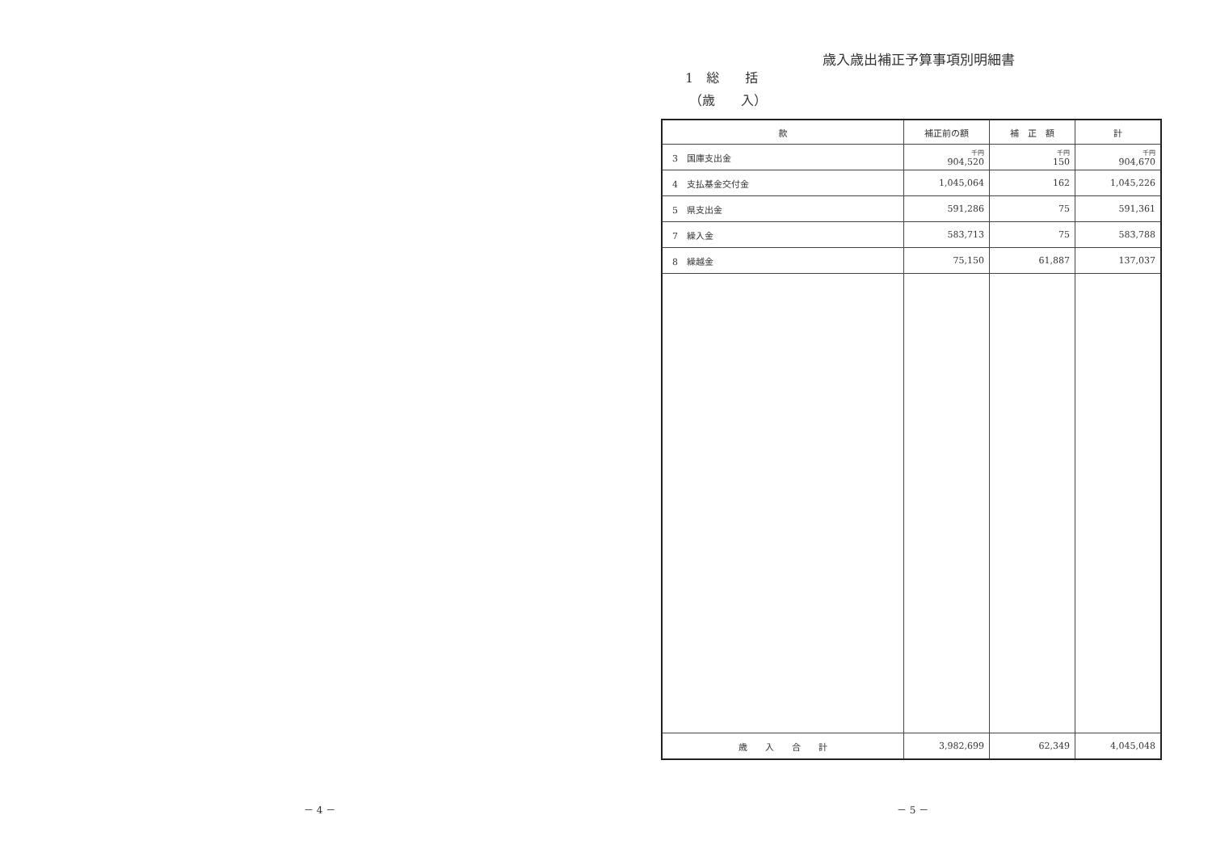－ 4 －
歳入歳出補正予算事項別明細書
1　総　　括
（歳　　入）
| 款 | 補正前の額 | 補 正 額 | 計 |
| --- | --- | --- | --- |
| 3 国庫支出金 | 千円 904,520 | 千円 150 | 千円 904,670 |
| 4 支払基金交付金 | 1,045,064 | 162 | 1,045,226 |
| 5 県支出金 | 591,286 | 75 | 591,361 |
| 7 繰入金 | 583,713 | 75 | 583,788 |
| 8 繰越金 | 75,150 | 61,887 | 137,037 |
| 歳 入 合 計 | 3,982,699 | 62,349 | 4,045,048 |
－ 5 －